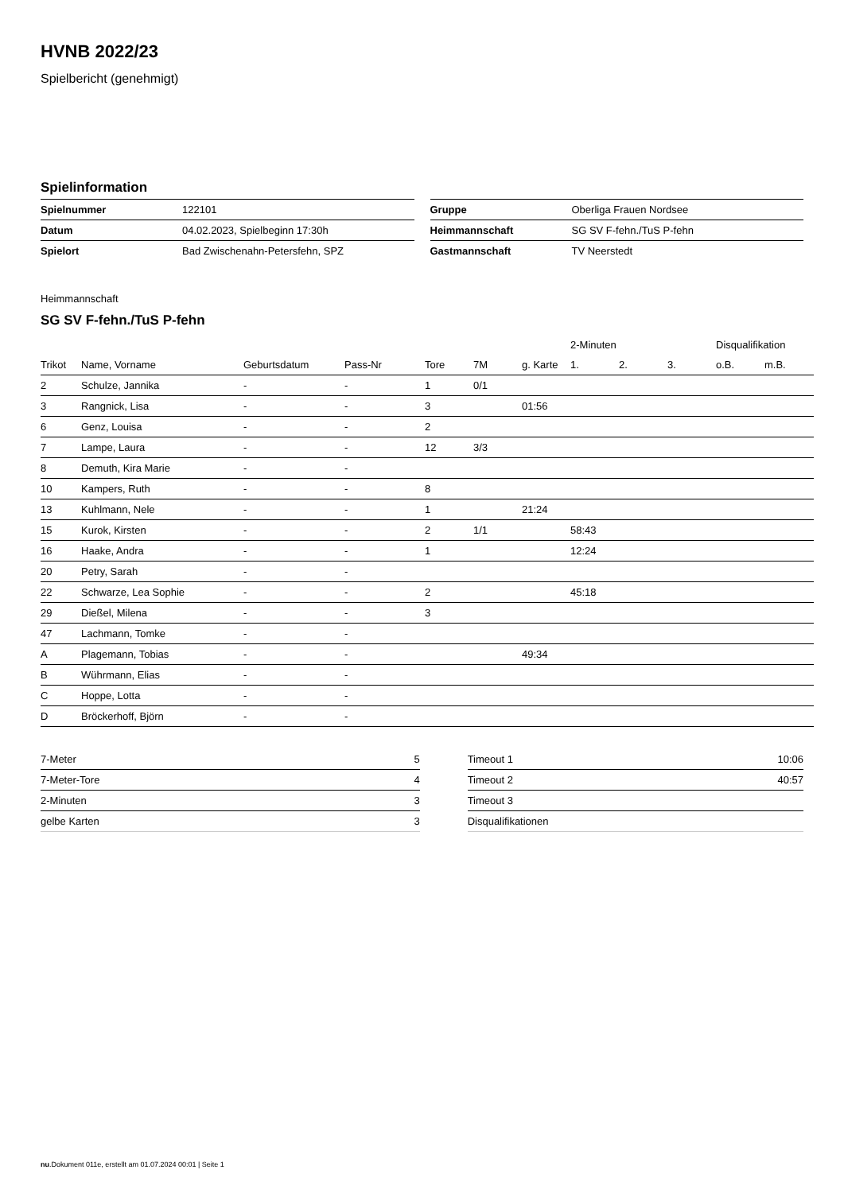HVNB 2022/23
Spielbericht (genehmigt)
Spielinformation
| Spielnummer | 122101 |
| Datum | 04.02.2023, Spielbeginn 17:30h |
| Spielort | Bad Zwischenahn-Petersfehn, SPZ |
| Gruppe | Oberliga Frauen Nordsee |
| Heimmannschaft | SG SV F-fehn./TuS P-fehn |
| Gastmannschaft | TV Neerstedt |
Heimmannschaft
SG SV F-fehn./TuS P-fehn
| | | | | | | | 2-Minuten | | | Disqualifikation | |
| --- | --- | --- | --- | --- | --- | --- | --- | --- | --- | --- | --- |
| Trikot | Name, Vorname | Geburtsdatum | Pass-Nr | Tore | 7M | g. Karte | 1. | 2. | 3. | o.B. | m.B. |
| 2 | Schulze, Jannika | - | - | 1 | 0/1 | | | | | | |
| 3 | Rangnick, Lisa | - | - | 3 | | 01:56 | | | | | |
| 6 | Genz, Louisa | - | - | 2 | | | | | | | |
| 7 | Lampe, Laura | - | - | 12 | 3/3 | | | | | | |
| 8 | Demuth, Kira Marie | - | - | | | | | | | | |
| 10 | Kampers, Ruth | - | - | 8 | | | | | | | |
| 13 | Kuhlmann, Nele | - | - | 1 | | 21:24 | | | | | |
| 15 | Kurok, Kirsten | - | - | 2 | 1/1 | | 58:43 | | | | |
| 16 | Haake, Andra | - | - | 1 | | | 12:24 | | | | |
| 20 | Petry, Sarah | - | - | | | | | | | | |
| 22 | Schwarze, Lea Sophie | - | - | 2 | | | 45:18 | | | | |
| 29 | Dießel, Milena | - | - | 3 | | | | | | | |
| 47 | Lachmann, Tomke | - | - | | | | | | | | |
| A | Plagemann, Tobias | - | - | | | 49:34 | | | | | |
| B | Wührmann, Elias | - | - | | | | | | | | |
| C | Hoppe, Lotta | - | - | | | | | | | | |
| D | Bröckerhoff, Björn | - | - | | | | | | | | |
| 7-Meter | 5 |
| 7-Meter-Tore | 4 |
| 2-Minuten | 3 |
| gelbe Karten | 3 |
| Timeout 1 | 10:06 |
| Timeout 2 | 40:57 |
| Timeout 3 | |
| Disqualifikationen | |
nu.Dokument 011e, erstellt am 01.07.2024 00:01 | Seite 1